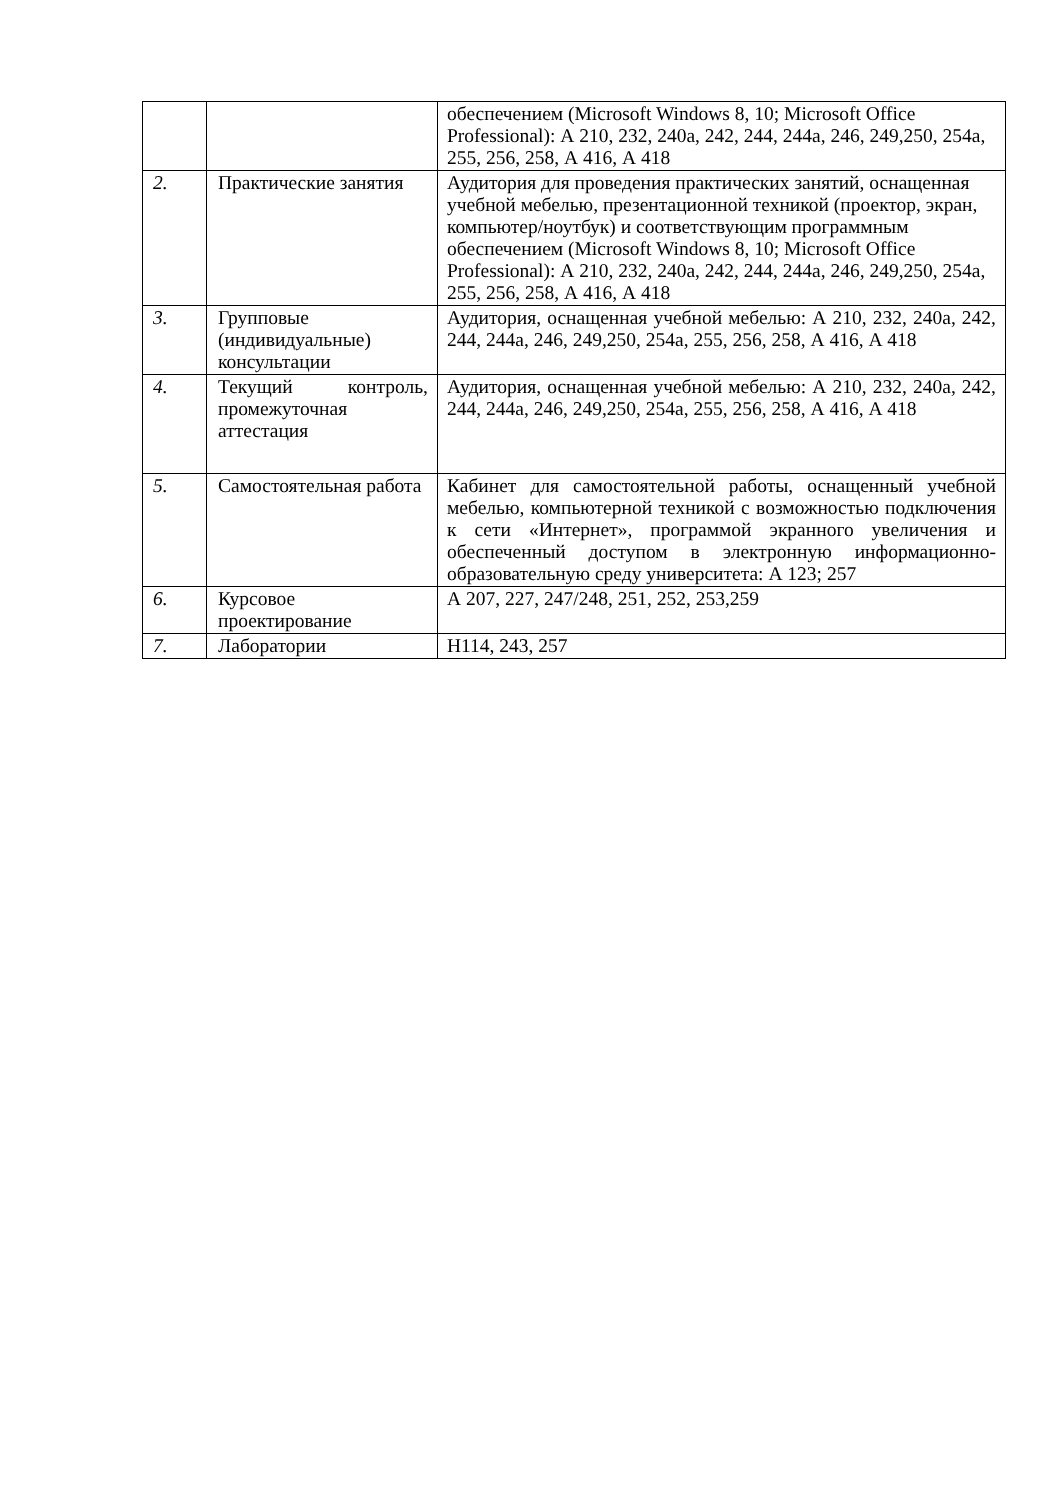| | | обеспечением (Microsoft Windows 8, 10; Microsoft Office Professional): А 210, 232, 240а, 242, 244, 244а, 246, 249,250, 254а, 255, 256, 258, А 416, А 418 |
| 2. | Практические занятия | Аудитория для проведения практических занятий, оснащенная учебной мебелью, презентационной техникой (проектор, экран, компьютер/ноутбук) и соответствующим программным обеспечением (Microsoft Windows 8, 10; Microsoft Office Professional): А 210, 232, 240а, 242, 244, 244а, 246, 249,250, 254а, 255, 256, 258, А 416, А 418 |
| 3. | Групповые (индивидуальные) консультации | Аудитория, оснащенная учебной мебелью: А 210, 232, 240а, 242, 244, 244а, 246, 249,250, 254а, 255, 256, 258, А 416, А 418 |
| 4. | Текущий контроль, промежуточная аттестация | Аудитория, оснащенная учебной мебелью: А 210, 232, 240а, 242, 244, 244а, 246, 249,250, 254а, 255, 256, 258, А 416, А 418 |
| 5. | Самостоятельная работа | Кабинет для самостоятельной работы, оснащенный учебной мебелью, компьютерной техникой с возможностью подключения к сети «Интернет», программой экранного увеличения и обеспеченный доступом в электронную информационно-образовательную среду университета: А 123; 257 |
| 6. | Курсовое проектирование | А 207, 227, 247/248, 251, 252, 253,259 |
| 7. | Лаборатории | Н114, 243, 257 |